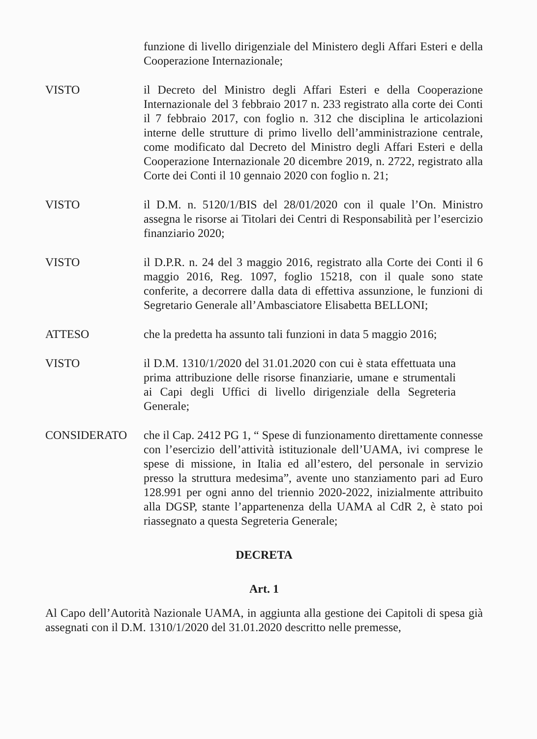funzione di livello dirigenziale del Ministero degli Affari Esteri e della Cooperazione Internazionale;
VISTO il Decreto del Ministro degli Affari Esteri e della Cooperazione Internazionale del 3 febbraio 2017 n. 233 registrato alla corte dei Conti il 7 febbraio 2017, con foglio n. 312 che disciplina le articolazioni interne delle strutture di primo livello dell’amministrazione centrale, come modificato dal Decreto del Ministro degli Affari Esteri e della Cooperazione Internazionale 20 dicembre 2019, n. 2722, registrato alla Corte dei Conti il 10 gennaio 2020 con foglio n. 21;
VISTO il D.M. n. 5120/1/BIS del 28/01/2020 con il quale l’On. Ministro assegna le risorse ai Titolari dei Centri di Responsabilità per l’esercizio finanziario 2020;
VISTO il D.P.R. n. 24 del 3 maggio 2016, registrato alla Corte dei Conti il 6 maggio 2016, Reg. 1097, foglio 15218, con il quale sono state conferite, a decorrere dalla data di effettiva assunzione, le funzioni di Segretario Generale all’Ambasciatore Elisabetta BELLONI;
ATTESO che la predetta ha assunto tali funzioni in data 5 maggio 2016;
VISTO il D.M. 1310/1/2020 del 31.01.2020 con cui è stata effettuata una prima attribuzione delle risorse finanziarie, umane e strumentali ai Capi degli Uffici di livello dirigenziale della Segreteria Generale;
CONSIDERATO che il Cap. 2412 PG 1, “ Spese di funzionamento direttamente connesse con l’esercizio dell’attività istituzionale dell’UAMA, ivi comprese le spese di missione, in Italia ed all’estero, del personale in servizio presso la struttura medesima”, avente uno stanziamento pari ad Euro 128.991 per ogni anno del triennio 2020-2022, inizialmente attribuito alla DGSP, stante l’appartenenza della UAMA al CdR 2, è stato poi riassegnato a questa Segreteria Generale;
DECRETA
Art. 1
Al Capo dell’Autorità Nazionale UAMA, in aggiunta alla gestione dei Capitoli di spesa già assegnati con il D.M. 1310/1/2020 del 31.01.2020 descritto nelle premesse,